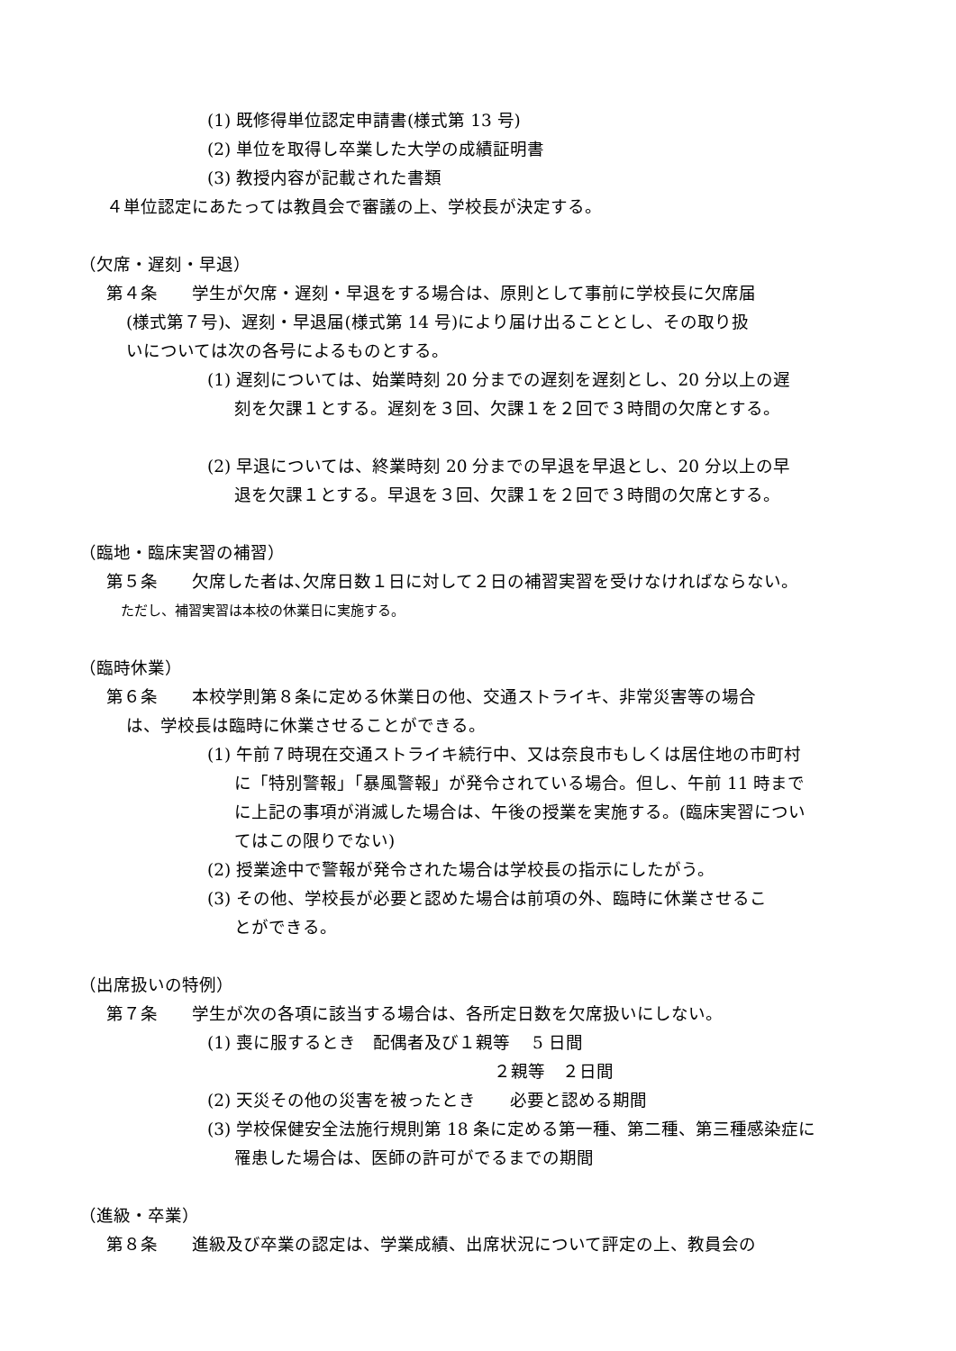(1) 既修得単位認定申請書(様式第 13 号)
(2) 単位を取得し卒業した大学の成績証明書
(3) 教授内容が記載された書類
４単位認定にあたっては教員会で審議の上、学校長が決定する。
（欠席・遅刻・早退）
第４条　　学生が欠席・遅刻・早退をする場合は、原則として事前に学校長に欠席届
(様式第７号)、遅刻・早退届(様式第 14 号)により届け出ることとし、その取り扱
いについては次の各号によるものとする。
(1) 遅刻については、始業時刻 20 分までの遅刻を遅刻とし、20 分以上の遅
刻を欠課１とする。遅刻を３回、欠課１を２回で３時間の欠席とする。
(2) 早退については、終業時刻 20 分までの早退を早退とし、20 分以上の早
退を欠課１とする。早退を３回、欠課１を２回で３時間の欠席とする。
（臨地・臨床実習の補習）
第５条　　欠席した者は､欠席日数１日に対して２日の補習実習を受けなければならない。
ただし、補習実習は本校の休業日に実施する。
（臨時休業）
第６条　　本校学則第８条に定める休業日の他、交通ストライキ、非常災害等の場合
は、学校長は臨時に休業させることができる。
(1) 午前７時現在交通ストライキ続行中、又は奈良市もしくは居住地の市町村
に「特別警報」「暴風警報」が発令されている場合。但し、午前 11 時まで
に上記の事項が消滅した場合は、午後の授業を実施する。(臨床実習につい
てはこの限りでない)
(2) 授業途中で警報が発令された場合は学校長の指示にしたがう。
(3) その他、学校長が必要と認めた場合は前項の外、臨時に休業させるこ
とができる。
（出席扱いの特例）
第７条　　学生が次の各項に該当する場合は、各所定日数を欠席扱いにしない。
(1) 喪に服するとき　配偶者及び１親等　 5 日間
２親等　２日間
(2) 天災その他の災害を被ったとき　　必要と認める期間
(3) 学校保健安全法施行規則第 18 条に定める第一種、第二種、第三種感染症に
罹患した場合は、医師の許可がでるまでの期間
（進級・卒業）
第８条　　進級及び卒業の認定は、学業成績、出席状況について評定の上、教員会の